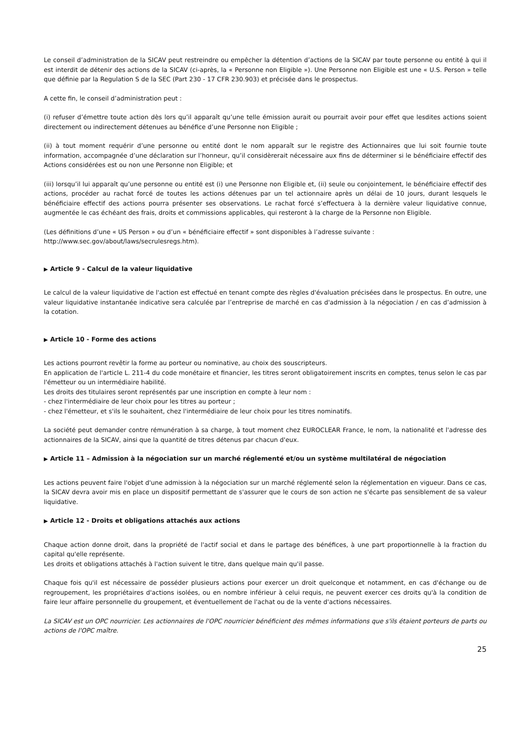Le conseil d’administration de la SICAV peut restreindre ou empêcher la détention d’actions de la SICAV par toute personne ou entité à qui il est interdit de détenir des actions de la SICAV (ci-après, la « Personne non Eligible »). Une Personne non Eligible est une « U.S. Person » telle que définie par la Regulation S de la SEC (Part 230 - 17 CFR 230.903) et précisée dans le prospectus.
A cette fin, le conseil d’administration peut :
(i) refuser d’émettre toute action dès lors qu’il apparaît qu’une telle émission aurait ou pourrait avoir pour effet que lesdites actions soient directement ou indirectement détenues au bénéfice d’une Personne non Eligible ;
(ii) à tout moment requérir d’une personne ou entité dont le nom apparaît sur le registre des Actionnaires que lui soit fournie toute information, accompagnée d’une déclaration sur l’honneur, qu’il considèrerait nécessaire aux fins de déterminer si le bénéficiaire effectif des Actions considérées est ou non une Personne non Eligible; et
(iii) lorsqu’il lui apparaît qu’une personne ou entité est (i) une Personne non Eligible et, (ii) seule ou conjointement, le bénéficiaire effectif des actions, procéder au rachat forcé de toutes les actions détenues par un tel actionnaire après un délai de 10 jours, durant lesquels le bénéficiaire effectif des actions pourra présenter ses observations. Le rachat forcé s’effectuera à la dernière valeur liquidative connue, augmentée le cas échéant des frais, droits et commissions applicables, qui resteront à la charge de la Personne non Eligible.
(Les définitions d’une « US Person » ou d’un « bénéficiaire effectif » sont disponibles à l’adresse suivante :
http://www.sec.gov/about/laws/secrulesregs.htm).
▶ Article 9 - Calcul de la valeur liquidative
Le calcul de la valeur liquidative de l'action est effectué en tenant compte des règles d'évaluation précisées dans le prospectus. En outre, une valeur liquidative instantanée indicative sera calculée par l’entreprise de marché en cas d'admission à la négociation / en cas d’admission à la cotation.
▶ Article 10 - Forme des actions
Les actions pourront revêtir la forme au porteur ou nominative, au choix des souscripteurs.
En application de l'article L. 211-4 du code monétaire et financier, les titres seront obligatoirement inscrits en comptes, tenus selon le cas par l'émetteur ou un intermédiaire habilité.
Les droits des titulaires seront représentés par une inscription en compte à leur nom :
- chez l'intermédiaire de leur choix pour les titres au porteur ;
- chez l'émetteur, et s'ils le souhaitent, chez l'intermédiaire de leur choix pour les titres nominatifs.
La société peut demander contre rémunération à sa charge, à tout moment chez EUROCLEAR France, le nom, la nationalité et l'adresse des actionnaires de la SICAV, ainsi que la quantité de titres détenus par chacun d'eux.
▶ Article 11 – Admission à la négociation sur un marché réglementé et/ou un système multilatéral de négociation
Les actions peuvent faire l'objet d'une admission à la négociation sur un marché réglementé selon la réglementation en vigueur. Dans ce cas, la SICAV devra avoir mis en place un dispositif permettant de s'assurer que le cours de son action ne s'écarte pas sensiblement de sa valeur liquidative.
▶ Article 12 - Droits et obligations attachés aux actions
Chaque action donne droit, dans la propriété de l'actif social et dans le partage des bénéfices, à une part proportionnelle à la fraction du capital qu'elle représente.
Les droits et obligations attachés à l'action suivent le titre, dans quelque main qu'il passe.
Chaque fois qu'il est nécessaire de posséder plusieurs actions pour exercer un droit quelconque et notamment, en cas d'échange ou de regroupement, les propriétaires d'actions isolées, ou en nombre inférieur à celui requis, ne peuvent exercer ces droits qu'à la condition de faire leur affaire personnelle du groupement, et éventuellement de l'achat ou de la vente d'actions nécessaires.
La SICAV est un OPC nourricier. Les actionnaires de l'OPC nourricier bénéficient des mêmes informations que s'ils étaient porteurs de parts ou actions de l'OPC maître.
25